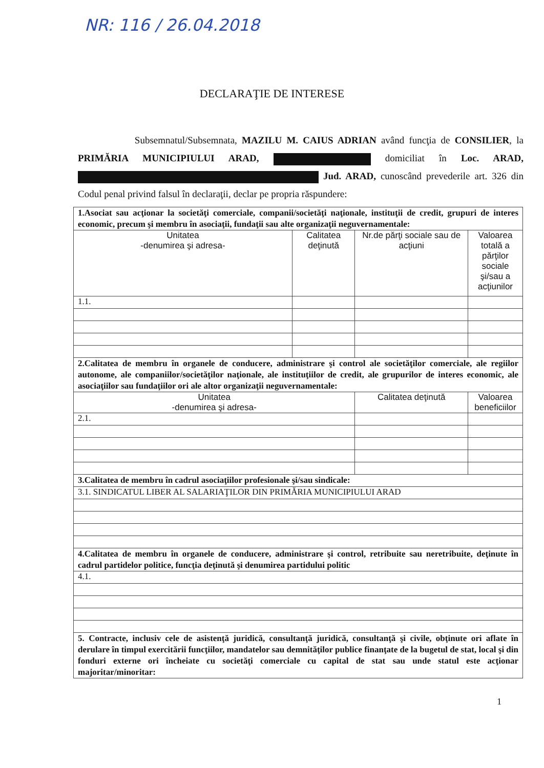NR: 116 / 26.04.2018
DECLARAŢIE DE INTERESE
Subsemnatul/Subsemnata, MAZILU M. CAIUS ADRIAN având funcţia de CONSILIER, la PRIMĂRIA MUNICIPIULUI ARAD, domiciliat în Loc. ARAD, Jud. ARAD, cunoscând prevederile art. 326 din Codul penal privind falsul în declaraţii, declar pe propria răspundere:
| 1.Asociat sau acţionar la societăţi comerciale, companii/societăţi naţionale, instituţii de credit, grupuri de interes economic, precum şi membru în asociaţii, fundaţii sau alte organizaţii neguvernamentale: | | | |
| Unitatea -denumirea şi adresa- | Calitatea deţinută | Nr.de părţi sociale sau de acţiuni | Valoarea totală a părţilor sociale şi/sau a acţiunilor |
| 1.1. | | | |
| 2.Calitatea de membru în organele de conducere, administrare şi control ale societăţilor comerciale, ale regiilor autonome, ale companiilor/societăţilor naţionale, ale instituţiilor de credit, ale grupurilor de interes economic, ale asociaţiilor sau fundaţiilor ori ale altor organizaţii neguvernamentale: | | | |
| Unitatea -denumirea şi adresa- | | Calitatea deţinută | Valoarea beneficiilor |
| 2.1. | | | |
| 3.Calitatea de membru în cadrul asociaţiilor profesionale şi/sau sindicale: | | | |
| 3.1. SINDICATUL LIBER AL SALARIAŢILOR DIN PRIMĂRIA MUNICIPIULUI ARAD | | | |
| 4.Calitatea de membru în organele de conducere, administrare şi control, retribuite sau neretribuite, deţinute în cadrul partidelor politice, funcţia deţinută şi denumirea partidului politic | | | |
| 4.1. | | | |
| 5. Contracte, inclusiv cele de asistenţă juridică, consultanţă juridică, consultanţă şi civile, obţinute ori aflate în derulare în timpul exercitării funcţiilor, mandatelor sau demnităţilor publice finanţate de la bugetul de stat, local şi din fonduri externe ori încheiate cu societăţi comerciale cu capital de stat sau unde statul este acţionar majoritar/minoritar: | | | |
1